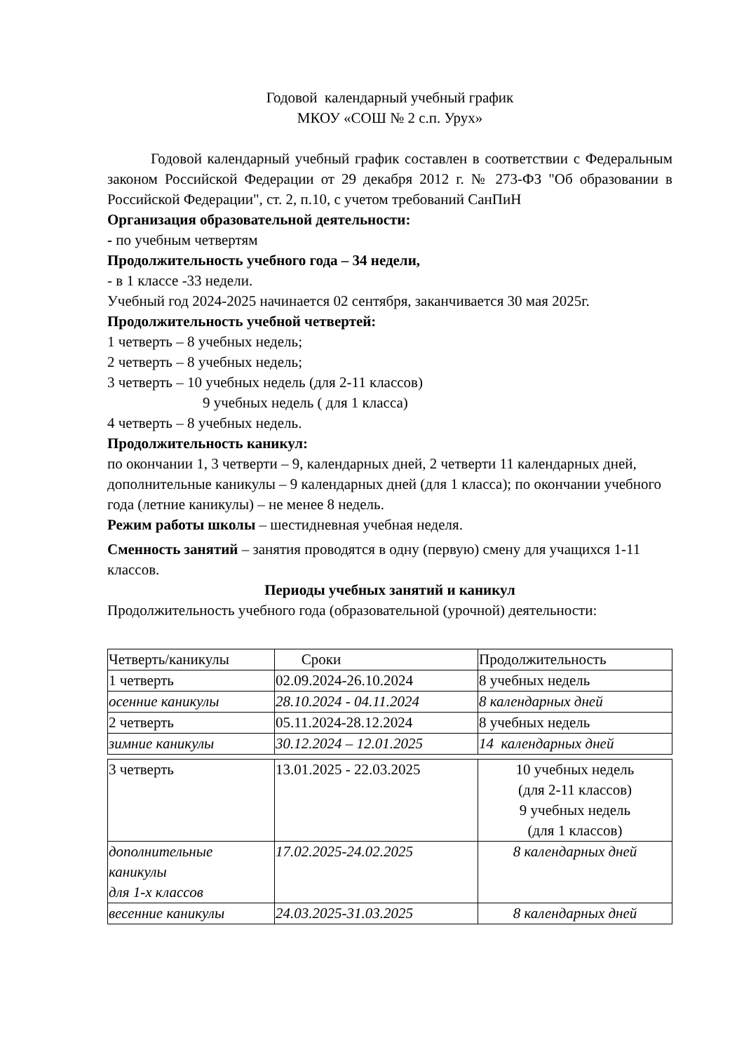Годовой календарный учебный график
МКОУ «СОШ № 2 с.п. Урух»
Годовой календарный учебный график составлен в соответствии с Федеральным законом Российской Федерации от 29 декабря 2012 г. № 273-ФЗ "Об образовании в Российской Федерации", ст. 2, п.10, с учетом требований СанПиН
Организация образовательной деятельности:
- по учебным четвертям
Продолжительность учебного года – 34 недели,
- в 1 классе -33 недели.
Учебный год 2024-2025 начинается 02 сентября, заканчивается 30 мая 2025г.
Продолжительность учебной четвертей:
1 четверть – 8 учебных недель;
2 четверть – 8 учебных недель;
3 четверть – 10 учебных недель (для 2-11 классов)
9 учебных недель ( для 1 класса)
4 четверть – 8 учебных недель.
Продолжительность каникул:
по окончании 1, 3 четверти – 9, календарных дней, 2 четверти 11 календарных дней, дополнительные каникулы – 9 календарных дней (для 1 класса); по окончании учебного года (летние каникулы) – не менее 8 недель.
Режим работы школы – шестидневная учебная неделя.
Сменность занятий – занятия проводятся в одну (первую) смену для учащихся 1-11 классов.
Периоды учебных занятий и каникул
Продолжительность учебного года (образовательной (урочной) деятельности:
| Четверть/каникулы | Сроки | Продолжительность |
| 1 четверть | 02.09.2024-26.10.2024 | 8 учебных недель |
| осенние каникулы | 28.10.2024 - 04.11.2024 | 8 календарных дней |
| 2 четверть | 05.11.2024-28.12.2024 | 8 учебных недель |
| зимние каникулы | 30.12.2024 – 12.01.2025 | 14 календарных дней |
| 3 четверть | 13.01.2025 - 22.03.2025 | 10 учебных недель (для 2-11 классов) 9 учебных недель (для 1 классов) |
| дополнительные каникулы для 1-х классов | 17.02.2025-24.02.2025 | 8 календарных дней |
| весенние каникулы | 24.03.2025-31.03.2025 | 8 календарных дней |